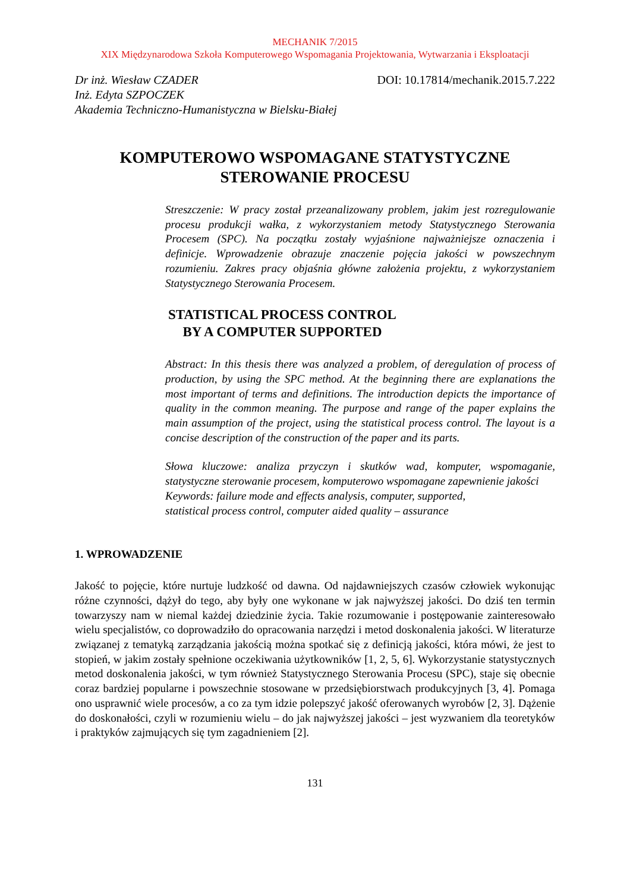MECHANIK 7/2015
XIX Międzynarodowa Szkoła Komputerowego Wspomagania Projektowania, Wytwarzania i Eksploatacji
Dr inż. Wiesław CZADER
Inż. Edyta SZPOCZEK
Akademia Techniczno-Humanistyczna w Bielsku-Białej
DOI: 10.17814/mechanik.2015.7.222
KOMPUTEROWO WSPOMAGANE STATYSTYCZNE
STEROWANIE PROCESU
Streszczenie: W pracy został przeanalizowany problem, jakim jest rozregulowanie procesu produkcji wałka, z wykorzystaniem metody Statystycznego Sterowania Procesem (SPC). Na początku zostały wyjaśnione najważniejsze oznaczenia i definicje. Wprowadzenie obrazuje znaczenie pojęcia jakości w powszechnym rozumieniu. Zakres pracy objaśnia główne założenia projektu, z wykorzystaniem Statystycznego Sterowania Procesem.
STATISTICAL PROCESS CONTROL
BY A COMPUTER SUPPORTED
Abstract: In this thesis there was analyzed a problem, of deregulation of process of production, by using the SPC method. At the beginning there are explanations the most important of terms and definitions. The introduction depicts the importance of quality in the common meaning. The purpose and range of the paper explains the main assumption of the project, using the statistical process control. The layout is a concise description of the construction of the paper and its parts.
Słowa kluczowe: analiza przyczyn i skutków wad, komputer, wspomaganie, statystyczne sterowanie procesem, komputerowo wspomagane zapewnienie jakości
Keywords: failure mode and effects analysis, computer, supported,
statistical process control, computer aided quality – assurance
1. WPROWADZENIE
Jakość to pojęcie, które nurtuje ludzkość od dawna. Od najdawniejszych czasów człowiek wykonując różne czynności, dążył do tego, aby były one wykonane w jak najwyższej jakości. Do dziś ten termin towarzyszy nam w niemal każdej dziedzinie życia. Takie rozumowanie i postępowanie zainteresowało wielu specjalistów, co doprowadziło do opracowania narzędzi i metod doskonalenia jakości. W literaturze związanej z tematyką zarządzania jakością można spotkać się z definicją jakości, która mówi, że jest to stopień, w jakim zostały spełnione oczekiwania użytkowników [1, 2, 5, 6]. Wykorzystanie statystycznych metod doskonalenia jakości, w tym również Statystycznego Sterowania Procesu (SPC), staje się obecnie coraz bardziej popularne i powszechnie stosowane w przedsiębiorstwach produkcyjnych [3, 4]. Pomaga ono usprawnić wiele procesów, a co za tym idzie polepszyć jakość oferowanych wyrobów [2, 3]. Dążenie do doskonałości, czyli w rozumieniu wielu – do jak najwyższej jakości – jest wyzwaniem dla teoretyków i praktyków zajmujących się tym zagadnieniem [2].
131